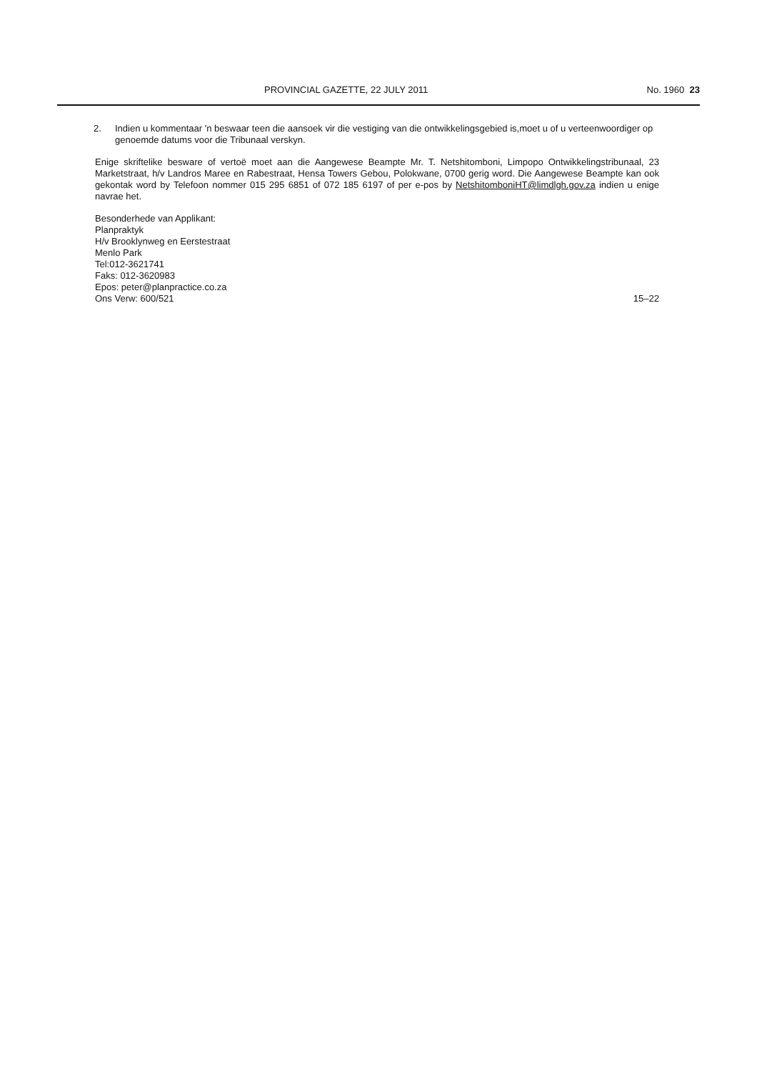PROVINCIAL GAZETTE, 22 JULY 2011 No. 1960 23
2. Indien u kommentaar 'n beswaar teen die aansoek vir die vestiging van die ontwikkelingsgebied is,moet u of u verteenwoordiger op genoemde datums voor die Tribunaal verskyn.
Enige skriftelike besware of vertoë moet aan die Aangewese Beampte Mr. T. Netshitomboni, Limpopo Ontwikkelingstribunaal, 23 Marketstraat, h/v Landros Maree en Rabestraat, Hensa Towers Gebou, Polokwane, 0700 gerig word. Die Aangewese Beampte kan ook gekontak word by Telefoon nommer 015 295 6851 of 072 185 6197 of per e-pos by NetshitomboniHT@limdlgh.gov.za indien u enige navrae het.
Besonderhede van Applikant:
Planpraktyk
H/v Brooklynweg en Eerstestraat
Menlo Park
Tel:012-3621741
Faks: 012-3620983
Epos: peter@planpractice.co.za
Ons Verw: 600/521
15–22